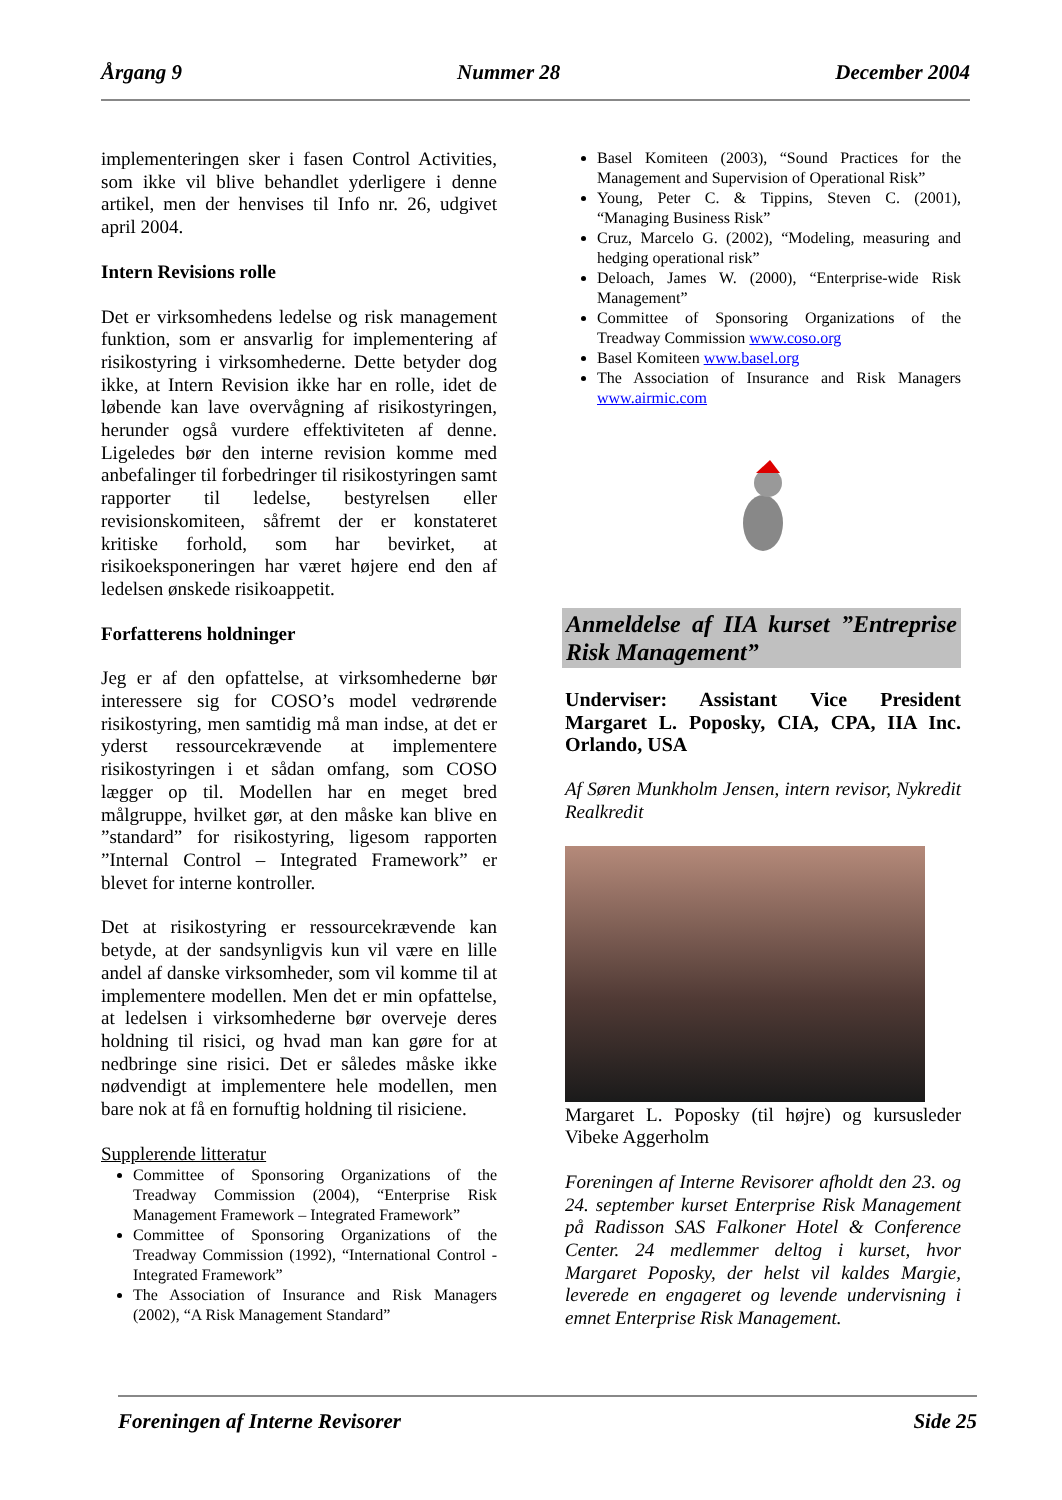Årgang 9 Nummer 28 December 2004
implementeringen sker i fasen Control Activities, som ikke vil blive behandlet yderligere i denne artikel, men der henvises til Info nr. 26, udgivet april 2004.
Intern Revisions rolle
Det er virksomhedens ledelse og risk management funktion, som er ansvarlig for implementering af risikostyring i virksomhederne. Dette betyder dog ikke, at Intern Revision ikke har en rolle, idet de løbende kan lave overvågning af risikostyringen, herunder også vurdere effektiviteten af denne. Ligeledes bør den interne revision komme med anbefalinger til forbedringer til risikostyringen samt rapporter til ledelse, bestyrelsen eller revisionskomiteen, såfremt der er konstateret kritiske forhold, som har bevirket, at risikoeksponeringen har været højere end den af ledelsen ønskede risikoappetit.
Forfatterens holdninger
Jeg er af den opfattelse, at virksomhederne bør interessere sig for COSO’s model vedrørende risikostyring, men samtidig må man indse, at det er yderst ressourcekrævende at implementere risikostyringen i et sådan omfang, som COSO lægger op til. Modellen har en meget bred målgruppe, hvilket gør, at den måske kan blive en ”standard” for risikostyring, ligesom rapporten ”Internal Control – Integrated Framework” er blevet for interne kontroller.
Det at risikostyring er ressourcekrævende kan betyde, at der sandsynligvis kun vil være en lille andel af danske virksomheder, som vil komme til at implementere modellen. Men det er min opfattelse, at ledelsen i virksomhederne bør overveje deres holdning til risici, og hvad man kan gøre for at nedbringe sine risici. Det er således måske ikke nødvendigt at implementere hele modellen, men bare nok at få en fornuftig holdning til risiciene.
Supplerende litteratur
Committee of Sponsoring Organizations of the Treadway Commission (2004), “Enterprise Risk Management Framework – Integrated Framework”
Committee of Sponsoring Organizations of the Treadway Commission (1992), “International Control - Integrated Framework”
The Association of Insurance and Risk Managers (2002), “A Risk Management Standard”
Basel Komiteen (2003), “Sound Practices for the Management and Supervision of Operational Risk”
Young, Peter C. & Tippins, Steven C. (2001), “Managing Business Risk”
Cruz, Marcelo G. (2002), “Modeling, measuring and hedging operational risk”
Deloach, James W. (2000), “Enterprise-wide Risk Management”
Committee of Sponsoring Organizations of the Treadway Commission www.coso.org
Basel Komiteen www.basel.org
The Association of Insurance and Risk Managers www.airmic.com
Anmeldelse af IIA kurset ”Entreprise Risk Management”
Underviser: Assistant Vice President Margaret L. Poposky, CIA, CPA, IIA Inc. Orlando, USA
Af Søren Munkholm Jensen, intern revisor, Nykredit Realkredit
Margaret L. Poposky (til højre) og kursusleder Vibeke Aggerholm
Foreningen af Interne Revisorer afholdt den 23. og 24. september kurset Enterprise Risk Management på Radisson SAS Falkoner Hotel & Conference Center. 24 medlemmer deltog i kurset, hvor Margaret Poposky, der helst vil kaldes Margie, leverede en engageret og levende undervisning i emnet Enterprise Risk Management.
Foreningen af Interne Revisorer Side 25